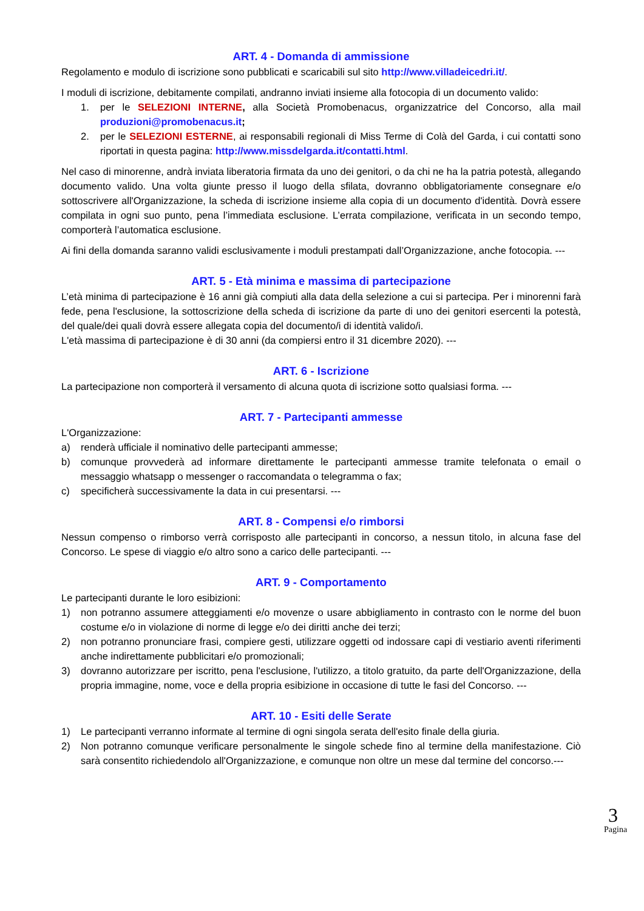ART. 4 - Domanda di ammissione
Regolamento e modulo di iscrizione sono pubblicati e scaricabili sul sito http://www.villadeicedri.it/.
I moduli di iscrizione, debitamente compilati, andranno inviati insieme alla fotocopia di un documento valido:
1. per le SELEZIONI INTERNE, alla Società Promobenacus, organizzatrice del Concorso, alla mail produzioni@promobenacus.it;
2. per le SELEZIONI ESTERNE, ai responsabili regionali di Miss Terme di Colà del Garda, i cui contatti sono riportati in questa pagina: http://www.missdelgarda.it/contatti.html.
Nel caso di minorenne, andrà inviata liberatoria firmata da uno dei genitori, o da chi ne ha la patria potestà, allegando documento valido. Una volta giunte presso il luogo della sfilata, dovranno obbligatoriamente consegnare e/o sottoscrivere all'Organizzazione, la scheda di iscrizione insieme alla copia di un documento d'identità. Dovrà essere compilata in ogni suo punto, pena l’immediata esclusione. L’errata compilazione, verificata in un secondo tempo, comporterà l’automatica esclusione.
Ai fini della domanda saranno validi esclusivamente i moduli prestampati dall’Organizzazione, anche fotocopia. ---
ART. 5 - Età minima e massima di partecipazione
L’età minima di partecipazione è 16 anni già compiuti alla data della selezione a cui si partecipa. Per i minorenni farà fede, pena l'esclusione, la sottoscrizione della scheda di iscrizione da parte di uno dei genitori esercenti la potestà, del quale/dei quali dovrà essere allegata copia del documento/i di identità valido/i.
L'età massima di partecipazione è di 30 anni (da compiersi entro il 31 dicembre 2020). ---
ART. 6 - Iscrizione
La partecipazione non comporterà il versamento di alcuna quota di iscrizione sotto qualsiasi forma. ---
ART. 7 - Partecipanti ammesse
L'Organizzazione:
a) renderà ufficiale il nominativo delle partecipanti ammesse;
b) comunque provvederà ad informare direttamente le partecipanti ammesse tramite telefonata o email o messaggio whatsapp o messenger o raccomandata o telegramma o fax;
c) specificherà successivamente la data in cui presentarsi. ---
ART. 8 - Compensi e/o rimborsi
Nessun compenso o rimborso verrà corrisposto alle partecipanti in concorso, a nessun titolo, in alcuna fase del Concorso. Le spese di viaggio e/o altro sono a carico delle partecipanti. ---
ART. 9 - Comportamento
Le partecipanti durante le loro esibizioni:
1) non potranno assumere atteggiamenti e/o movenze o usare abbigliamento in contrasto con le norme del buon costume e/o in violazione di norme di legge e/o dei diritti anche dei terzi;
2) non potranno pronunciare frasi, compiere gesti, utilizzare oggetti od indossare capi di vestiario aventi riferimenti anche indirettamente pubblicitari e/o promozionali;
3) dovranno autorizzare per iscritto, pena l'esclusione, l'utilizzo, a titolo gratuito, da parte dell'Organizzazione, della propria immagine, nome, voce e della propria esibizione in occasione di tutte le fasi del Concorso. ---
ART. 10 - Esiti delle Serate
1) Le partecipanti verranno informate al termine di ogni singola serata dell'esito finale della giuria.
2) Non potranno comunque verificare personalmente le singole schede fino al termine della manifestazione. Ciò sarà consentito richiedendolo all'Organizzazione, e comunque non oltre un mese dal termine del concorso.---
3
Pagina